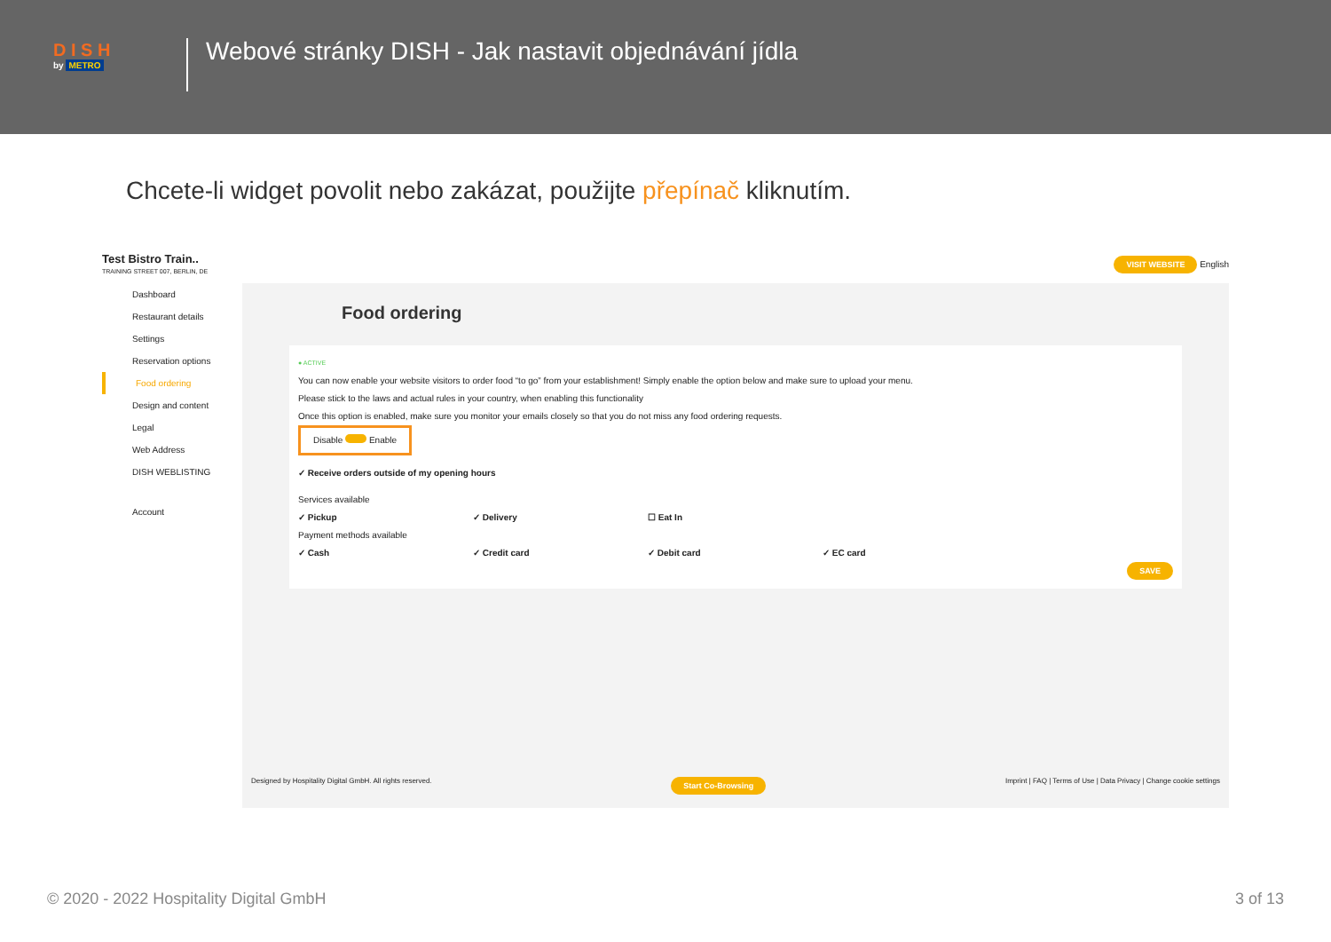D I S H
by METRO
Webové stránky DISH - Jak nastavit objednávání jídla
Chcete-li widget povolit nebo zakázat, použijte přepínač kliknutím.
Test Bistro Train..
TRAINING STREET 007, BERLIN, DE
VISIT WEBSITE English
Dashboard
Restaurant details
Settings
Reservation options
Food ordering
Design and content
Legal
Web Address
DISH WEBLISTING
Account
Food ordering
● ACTIVE
You can now enable your website visitors to order food “to go” from your establishment! Simply enable the option below and make sure to upload your menu.
Please stick to the laws and actual rules in your country, when enabling this functionality
Once this option is enabled, make sure you monitor your emails closely so that you do not miss any food ordering requests.
Disable Enable
✓ Receive orders outside of my opening hours
Services available
✓ Pickup ✓ Delivery ☐ Eat In
Payment methods available
✓ Cash ✓ Credit card ✓ Debit card ✓ EC card
SAVE
Designed by Hospitality Digital GmbH. All rights reserved. Start Co-Browsing Imprint | FAQ | Terms of Use | Data Privacy | Change cookie settings
© 2020 - 2022 Hospitality Digital GmbH 3 of 13